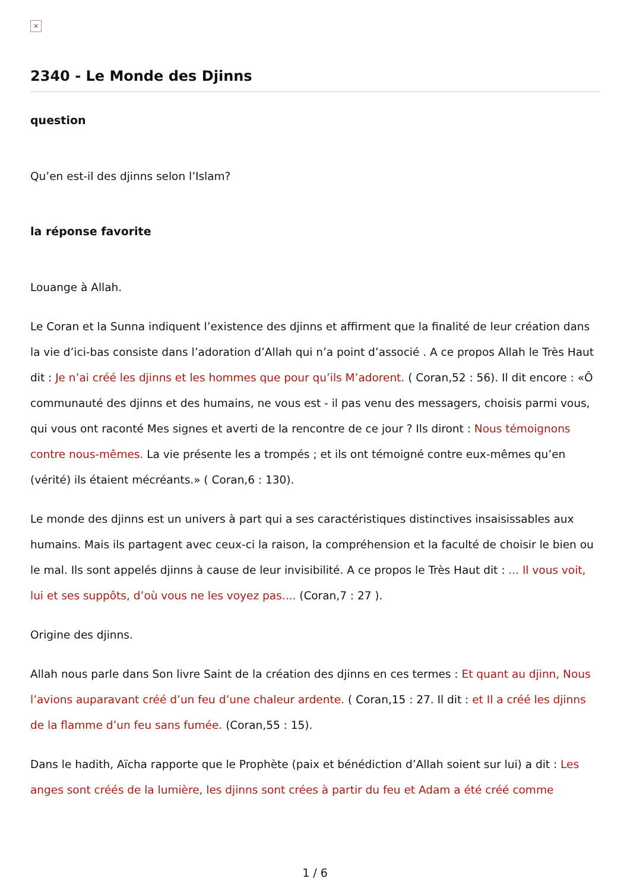×
2340 - Le Monde des Djinns
question
Qu’en est-il des djinns selon l’Islam?
la réponse favorite
Louange à Allah.
Le Coran et la Sunna indiquent l’existence des djinns et affirment que la finalité de leur création dans la vie d’ici-bas consiste dans l’adoration d’Allah qui n’a point d’associé . A ce propos Allah le Très Haut dit : Je n’ai créé les djinns et les hommes que pour qu’ils M’adorent. ( Coran,52 : 56). Il dit encore : «Ô communauté des djinns et des humains, ne vous est - il pas venu des messagers, choisis parmi vous, qui vous ont raconté Mes signes et averti de la rencontre de ce jour ? Ils diront : Nous témoignons contre nous-mêmes. La vie présente les a trompés ; et ils ont témoigné contre eux-mêmes qu’en (vérité) ils étaient mécréants.» ( Coran,6 : 130).
Le monde des djinns est un univers à part qui a ses caractéristiques distinctives insaisissables aux humains. Mais ils partagent avec ceux-ci la raison, la compréhension et la faculté de choisir le bien ou le mal. Ils sont appelés djinns à cause de leur invisibilité. A ce propos le Très Haut dit : ... Il vous voit, lui et ses suppôts, d’où vous ne les voyez pas.... (Coran,7 : 27 ).
Origine des djinns.
Allah nous parle dans Son livre Saint de la création des djinns en ces termes : Et quant au djinn, Nous l’avions auparavant créé d’un feu d’une chaleur ardente. ( Coran,15 : 27. Il dit : et Il a créé les djinns de la flamme d’un feu sans fumée. (Coran,55 : 15).
Dans le hadith, Aïcha rapporte que le Prophète (paix et bénédiction d’Allah soient sur lui) a dit : Les anges sont créés de la lumière, les djinns sont crées à partir du feu et Adam a été créé comme
1 / 6